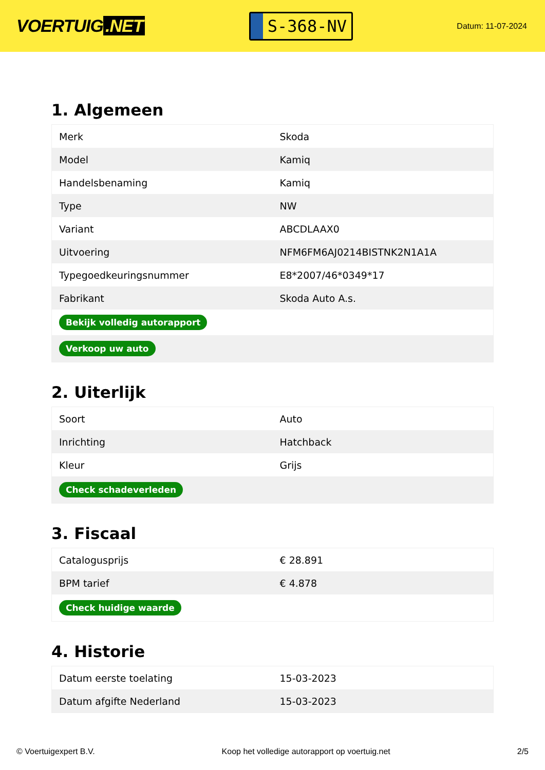VOERTUIG.NET
S-368-NV
Datum: 11-07-2024
1. Algemeen
| Merk | Skoda |
| Model | Kamiq |
| Handelsbenaming | Kamiq |
| Type | NW |
| Variant | ABCDLAAX0 |
| Uitvoering | NFM6FM6AJ0214BISTNK2N1A1A |
| Typegoedkeuringsnummer | E8*2007/46*0349*17 |
| Fabrikant | Skoda Auto A.s. |
| Bekijk volledig autorapport | |
| Verkoop uw auto | |
2. Uiterlijk
| Soort | Auto |
| Inrichting | Hatchback |
| Kleur | Grijs |
| Check schadeverleden | |
3. Fiscaal
| Catalogusprijs | € 28.891 |
| BPM tarief | € 4.878 |
| Check huidige waarde | |
4. Historie
| Datum eerste toelating | 15-03-2023 |
| Datum afgifte Nederland | 15-03-2023 |
© Voertuigexpert B.V. Koop het volledige autorapport op voertuig.net 2/5